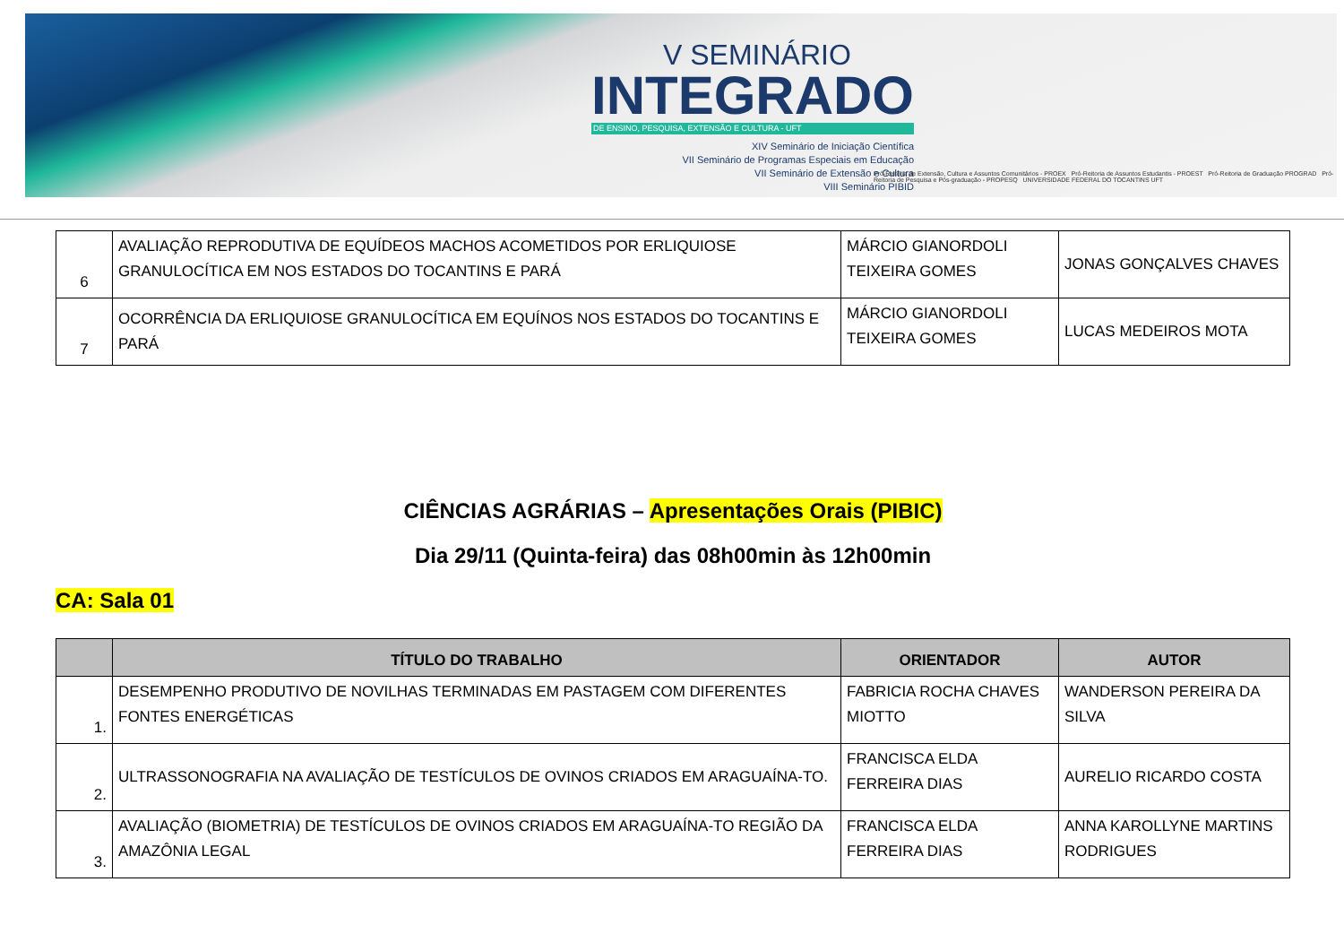V SEMINÁRIO
INTEGRADO
DE ENSINO, PESQUISA, EXTENSÃO E CULTURA - UFT
XIV Seminário de Iniciação Científica
VII Seminário de Programas Especiais em Educação
VII Seminário de Extensão e Cultura
VIII Seminário PIBID
Pró-Reitoria de Extensão, Cultura e Assuntos Comunitários - PROEX Pró-Reitoria de Assuntos Estudantis - PROEST Pró-Reitoria de Graduação PROGRAD Pró-Reitoria de Pesquisa e Pós-graduação - PROPESQ UNIVERSIDADE FEDERAL DO TOCANTINS UFT
| 6 | AVALIAÇÃO REPRODUTIVA DE EQUÍDEOS MACHOS ACOMETIDOS POR ERLIQUIOSE GRANULOCÍTICA EM NOS ESTADOS DO TOCANTINS E PARÁ | MÁRCIO GIANORDOLI TEIXEIRA GOMES | JONAS GONÇALVES CHAVES |
| 7 | OCORRÊNCIA DA ERLIQUIOSE GRANULOCÍTICA EM EQUÍNOS NOS ESTADOS DO TOCANTINS E PARÁ | MÁRCIO GIANORDOLI TEIXEIRA GOMES | LUCAS MEDEIROS MOTA |
CIÊNCIAS AGRÁRIAS – Apresentações Orais (PIBIC)
Dia 29/11 (Quinta-feira) das 08h00min às 12h00min
CA: Sala 01
| | TÍTULO DO TRABALHO | ORIENTADOR | AUTOR |
| --- | --- | --- | --- |
| 1. | DESEMPENHO PRODUTIVO DE NOVILHAS TERMINADAS EM PASTAGEM COM DIFERENTES FONTES ENERGÉTICAS | FABRICIA ROCHA CHAVES MIOTTO | WANDERSON PEREIRA DA SILVA |
| 2. | ULTRASSONOGRAFIA NA AVALIAÇÃO DE TESTÍCULOS DE OVINOS CRIADOS EM ARAGUAÍNA-TO. | FRANCISCA ELDA FERREIRA DIAS | AURELIO RICARDO COSTA |
| 3. | AVALIAÇÃO (BIOMETRIA) DE TESTÍCULOS DE OVINOS CRIADOS EM ARAGUAÍNA-TO REGIÃO DA AMAZÔNIA LEGAL | FRANCISCA ELDA FERREIRA DIAS | ANNA KAROLLYNE MARTINS RODRIGUES |